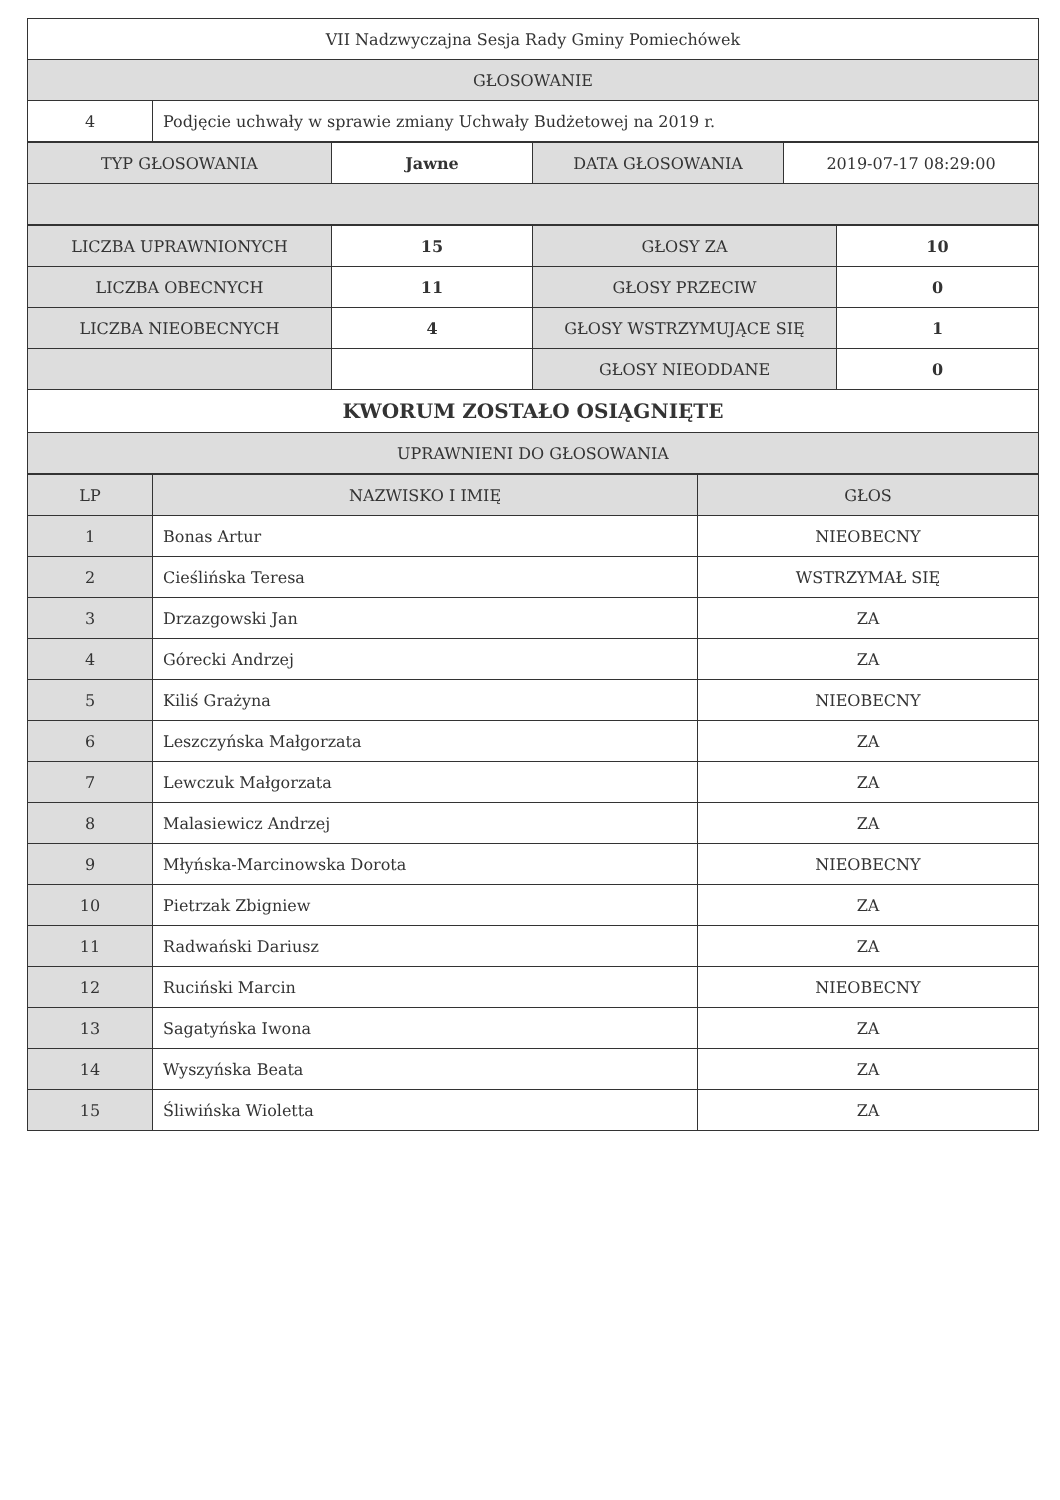| VII Nadzwyczajna Sesja Rady Gminy Pomiechówek | |
| GŁOSOWANIE | |
| 4 | Podjęcie uchwały w sprawie zmiany Uchwały Budżetowej na 2019 r. |
| TYP GŁOSOWANIA | Jawne | DATA GŁOSOWANIA | 2019-07-17 08:29:00 |
| LICZBA UPRAWNIONYCH | 15 | GŁOSY ZA | 10 |
| LICZBA OBECNYCH | 11 | GŁOSY PRZECIW | 0 |
| LICZBA NIEOBECNYCH | 4 | GŁOSY WSTRZYMUJĄCE SIĘ | 1 |
| | | GŁOSY NIEODDANE | 0 |
| KWORUM ZOSTAŁO OSIĄGNIĘTE | | | |
| UPRAWNIENI DO GŁOSOWANIA | | | |
| LP | NAZWISKO I IMIĘ | GŁOS |
| --- | --- | --- |
| 1 | Bonas Artur | NIEOBECNY |
| 2 | Cieślińska Teresa | WSTRZYMAŁ SIĘ |
| 3 | Drzazgowski Jan | ZA |
| 4 | Górecki Andrzej | ZA |
| 5 | Kiliś Grażyna | NIEOBECNY |
| 6 | Leszczyńska Małgorzata | ZA |
| 7 | Lewczuk Małgorzata | ZA |
| 8 | Malasiewicz Andrzej | ZA |
| 9 | Młyńska-Marcinowska Dorota | NIEOBECNY |
| 10 | Pietrzak Zbigniew | ZA |
| 11 | Radwański Dariusz | ZA |
| 12 | Ruciński Marcin | NIEOBECNY |
| 13 | Sagatyńska Iwona | ZA |
| 14 | Wyszyńska Beata | ZA |
| 15 | Śliwińska Wioletta | ZA |